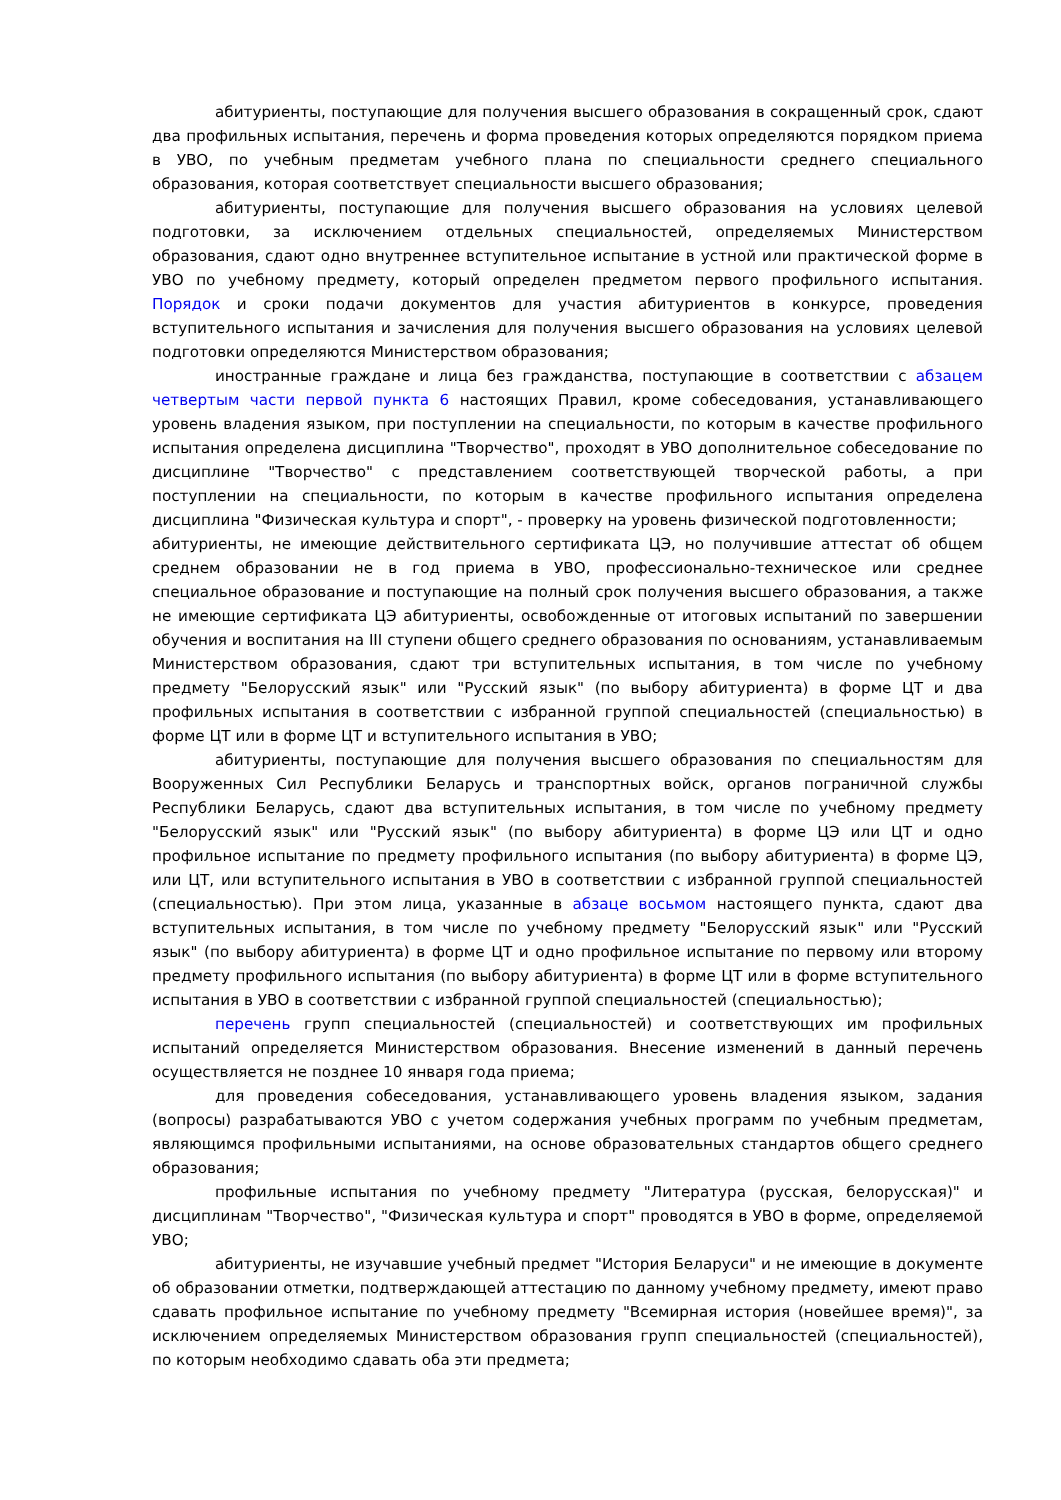абитуриенты, поступающие для получения высшего образования в сокращенный срок, сдают два профильных испытания, перечень и форма проведения которых определяются порядком приема в УВО, по учебным предметам учебного плана по специальности среднего специального образования, которая соответствует специальности высшего образования;
абитуриенты, поступающие для получения высшего образования на условиях целевой подготовки, за исключением отдельных специальностей, определяемых Министерством образования, сдают одно внутреннее вступительное испытание в устной или практической форме в УВО по учебному предмету, который определен предметом первого профильного испытания. Порядок и сроки подачи документов для участия абитуриентов в конкурсе, проведения вступительного испытания и зачисления для получения высшего образования на условиях целевой подготовки определяются Министерством образования;
иностранные граждане и лица без гражданства, поступающие в соответствии с абзацем четвертым части первой пункта 6 настоящих Правил, кроме собеседования, устанавливающего уровень владения языком, при поступлении на специальности, по которым в качестве профильного испытания определена дисциплина "Творчество", проходят в УВО дополнительное собеседование по дисциплине "Творчество" с представлением соответствующей творческой работы, а при поступлении на специальности, по которым в качестве профильного испытания определена дисциплина "Физическая культура и спорт", - проверку на уровень физической подготовленности;
абитуриенты, не имеющие действительного сертификата ЦЭ, но получившие аттестат об общем среднем образовании не в год приема в УВО, профессионально-техническое или среднее специальное образование и поступающие на полный срок получения высшего образования, а также не имеющие сертификата ЦЭ абитуриенты, освобожденные от итоговых испытаний по завершении обучения и воспитания на III ступени общего среднего образования по основаниям, устанавливаемым Министерством образования, сдают три вступительных испытания, в том числе по учебному предмету "Белорусский язык" или "Русский язык" (по выбору абитуриента) в форме ЦТ и два профильных испытания в соответствии с избранной группой специальностей (специальностью) в форме ЦТ или в форме ЦТ и вступительного испытания в УВО;
абитуриенты, поступающие для получения высшего образования по специальностям для Вооруженных Сил Республики Беларусь и транспортных войск, органов пограничной службы Республики Беларусь, сдают два вступительных испытания, в том числе по учебному предмету "Белорусский язык" или "Русский язык" (по выбору абитуриента) в форме ЦЭ или ЦТ и одно профильное испытание по предмету профильного испытания (по выбору абитуриента) в форме ЦЭ, или ЦТ, или вступительного испытания в УВО в соответствии с избранной группой специальностей (специальностью). При этом лица, указанные в абзаце восьмом настоящего пункта, сдают два вступительных испытания, в том числе по учебному предмету "Белорусский язык" или "Русский язык" (по выбору абитуриента) в форме ЦТ и одно профильное испытание по первому или второму предмету профильного испытания (по выбору абитуриента) в форме ЦТ или в форме вступительного испытания в УВО в соответствии с избранной группой специальностей (специальностью);
перечень групп специальностей (специальностей) и соответствующих им профильных испытаний определяется Министерством образования. Внесение изменений в данный перечень осуществляется не позднее 10 января года приема;
для проведения собеседования, устанавливающего уровень владения языком, задания (вопросы) разрабатываются УВО с учетом содержания учебных программ по учебным предметам, являющимся профильными испытаниями, на основе образовательных стандартов общего среднего образования;
профильные испытания по учебному предмету "Литература (русская, белорусская)" и дисциплинам "Творчество", "Физическая культура и спорт" проводятся в УВО в форме, определяемой УВО;
абитуриенты, не изучавшие учебный предмет "История Беларуси" и не имеющие в документе об образовании отметки, подтверждающей аттестацию по данному учебному предмету, имеют право сдавать профильное испытание по учебному предмету "Всемирная история (новейшее время)", за исключением определяемых Министерством образования групп специальностей (специальностей), по которым необходимо сдавать оба эти предмета;